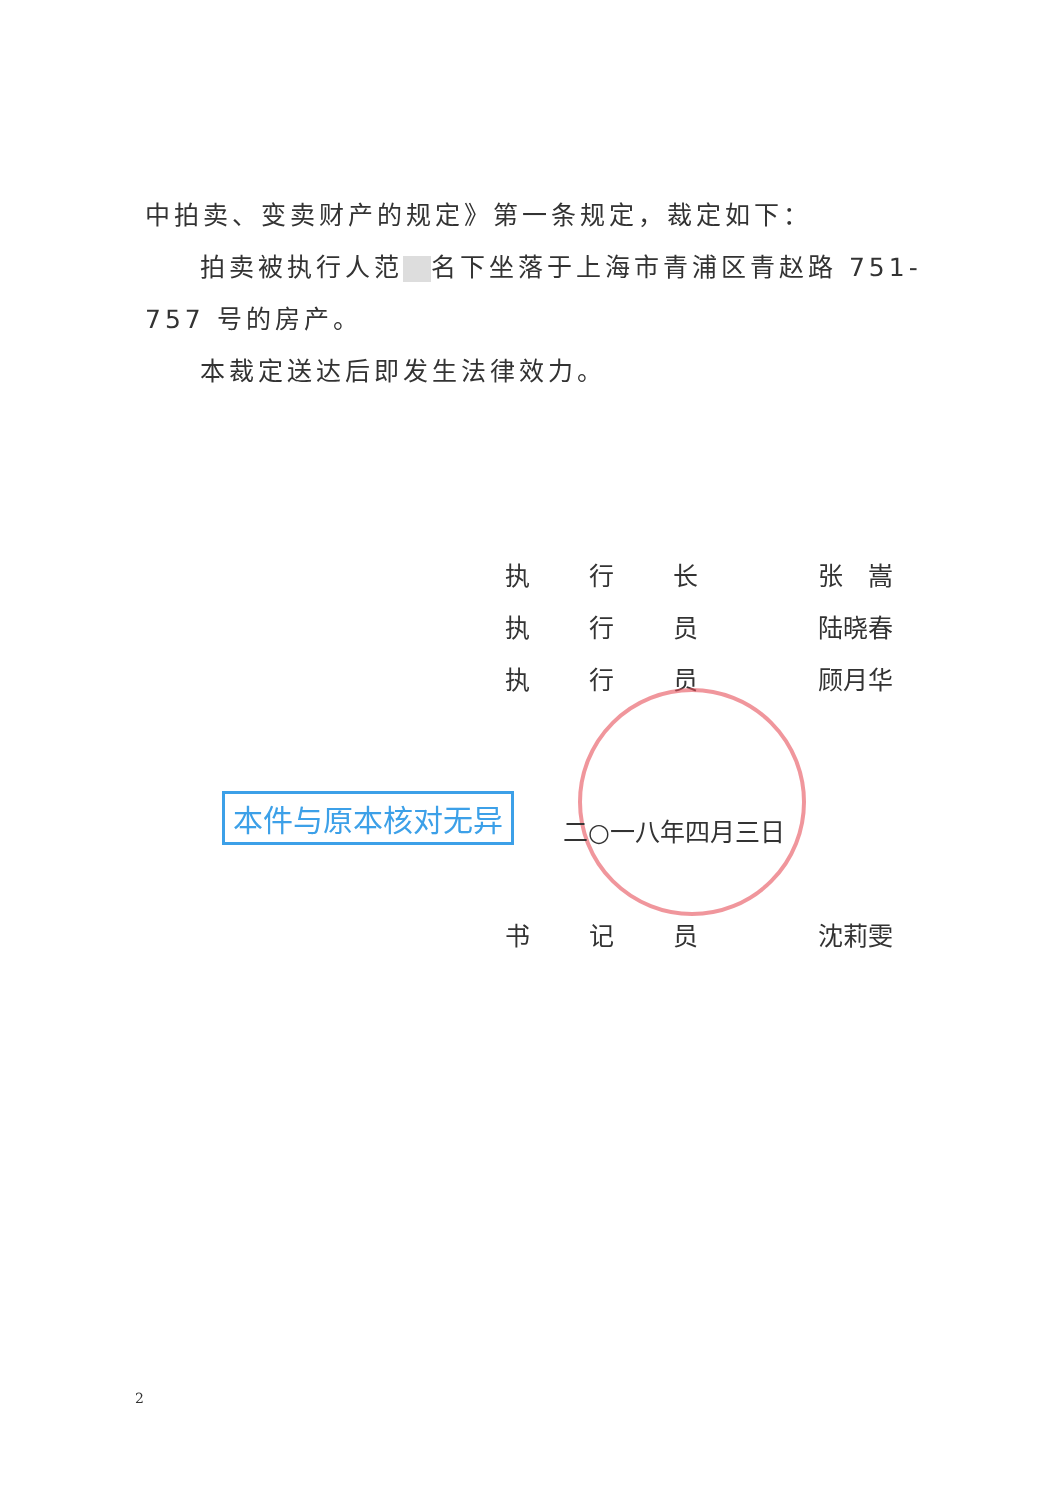中拍卖、变卖财产的规定》第一条规定，裁定如下：
拍卖被执行人范 名下坐落于上海市青浦区青赵路 751-757 号的房产。
本裁定送达后即发生法律效力。
执 行 长 张　嵩
执 行 员 陆晓春
执 行 员 顾月华
本件与原本核对无异
二○一八年四月三日
书 记 员 沈莉雯
2